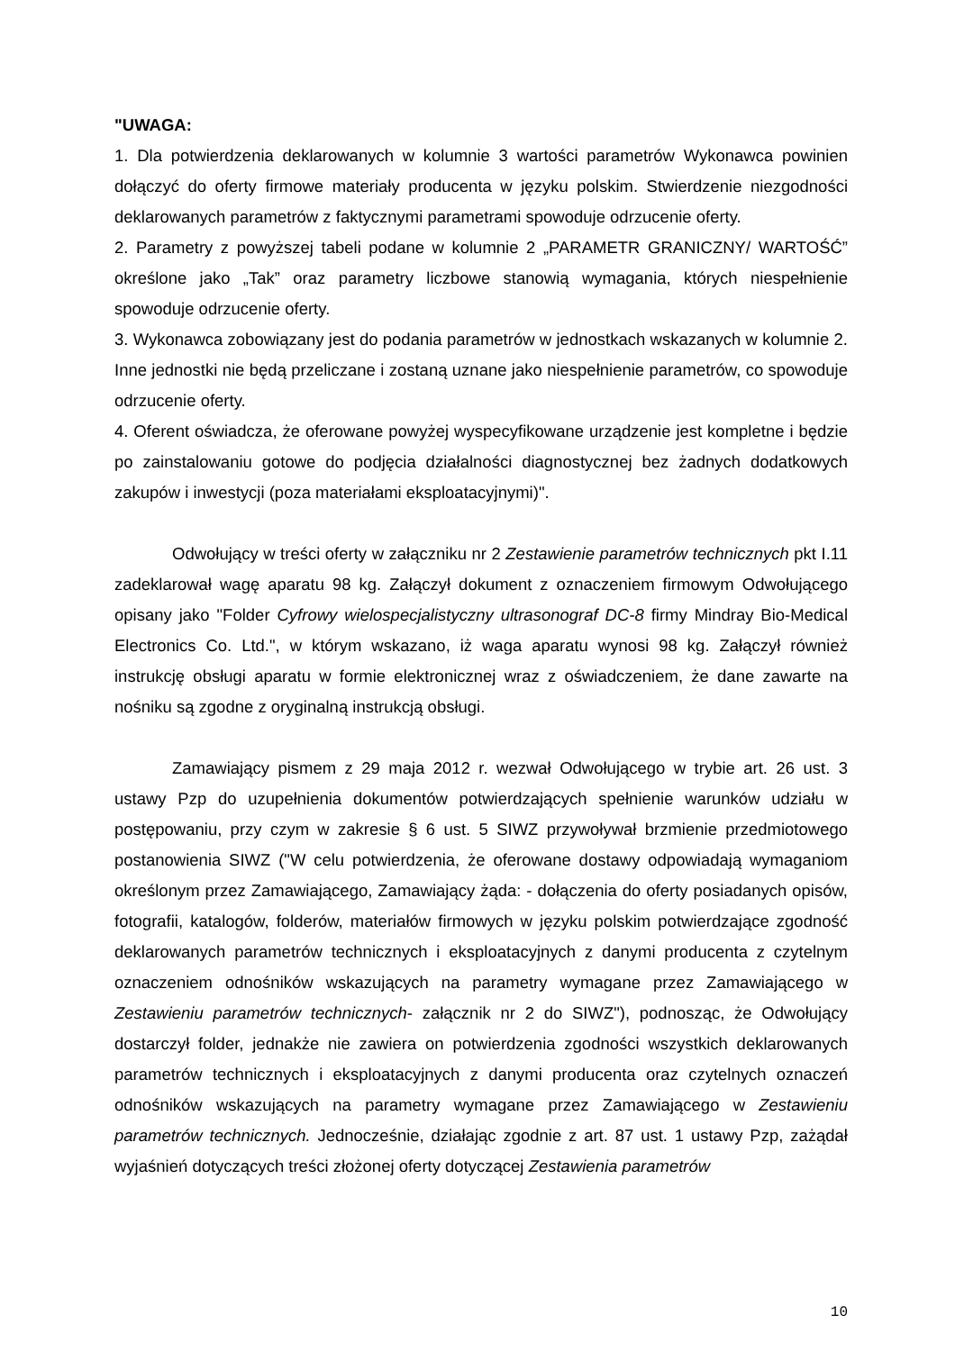"UWAGA:
1. Dla potwierdzenia deklarowanych w kolumnie 3 wartości parametrów Wykonawca powinien dołączyć do oferty firmowe materiały producenta w języku polskim. Stwierdzenie niezgodności deklarowanych parametrów z faktycznymi parametrami spowoduje odrzucenie oferty.
2. Parametry z powyższej tabeli podane w kolumnie 2 „PARAMETR GRANICZNY/ WARTOŚĆ” określone jako „Tak” oraz parametry liczbowe stanowią wymagania, których niespełnienie spowoduje odrzucenie oferty.
3. Wykonawca zobowiązany jest do podania parametrów w jednostkach wskazanych w kolumnie 2. Inne jednostki nie będą przeliczane i zostaną uznane jako niespełnienie parametrów, co spowoduje odrzucenie oferty.
4. Oferent oświadcza, że oferowane powyżej wyspecyfikowane urządzenie jest kompletne i będzie po zainstalowaniu gotowe do podjęcia działalności diagnostycznej bez żadnych dodatkowych zakupów i inwestycji (poza materiałami eksploatacyjnymi)".
Odwołujący w treści oferty w załączniku nr 2 Zestawienie parametrów technicznych pkt I.11 zadeklarował wagę aparatu 98 kg. Załączył dokument z oznaczeniem firmowym Odwołującego opisany jako "Folder Cyfrowy wielospecjalistyczny ultrasonograf DC-8 firmy Mindray Bio-Medical Electronics Co. Ltd.", w którym wskazano, iż waga aparatu wynosi 98 kg. Załączył również instrukcję obsługi aparatu w formie elektronicznej wraz z oświadczeniem, że dane zawarte na nośniku są zgodne z oryginalną instrukcją obsługi.
Zamawiający pismem z 29 maja 2012 r. wezwał Odwołującego w trybie art. 26 ust. 3 ustawy Pzp do uzupełnienia dokumentów potwierdzających spełnienie warunków udziału w postępowaniu, przy czym w zakresie § 6 ust. 5 SIWZ przywoływał brzmienie przedmiotowego postanowienia SIWZ ("W celu potwierdzenia, że oferowane dostawy odpowiadają wymaganiom określonym przez Zamawiającego, Zamawiający żąda: - dołączenia do oferty posiadanych opisów, fotografii, katalogów, folderów, materiałów firmowych w języku polskim potwierdzające zgodność deklarowanych parametrów technicznych i eksploatacyjnych z danymi producenta z czytelnym oznaczeniem odnośników wskazujących na parametry wymagane przez Zamawiającego w Zestawieniu parametrów technicznych- załącznik nr 2 do SIWZ"), podnosząc, że Odwołujący dostarczył folder, jednakże nie zawiera on potwierdzenia zgodności wszystkich deklarowanych parametrów technicznych i eksploatacyjnych z danymi producenta oraz czytelnych oznaczeń odnośników wskazujących na parametry wymagane przez Zamawiającego w Zestawieniu parametrów technicznych. Jednocześnie, działając zgodnie z art. 87 ust. 1 ustawy Pzp, zażądał wyjaśnień dotyczących treści złożonej oferty dotyczącej Zestawienia parametrów
10